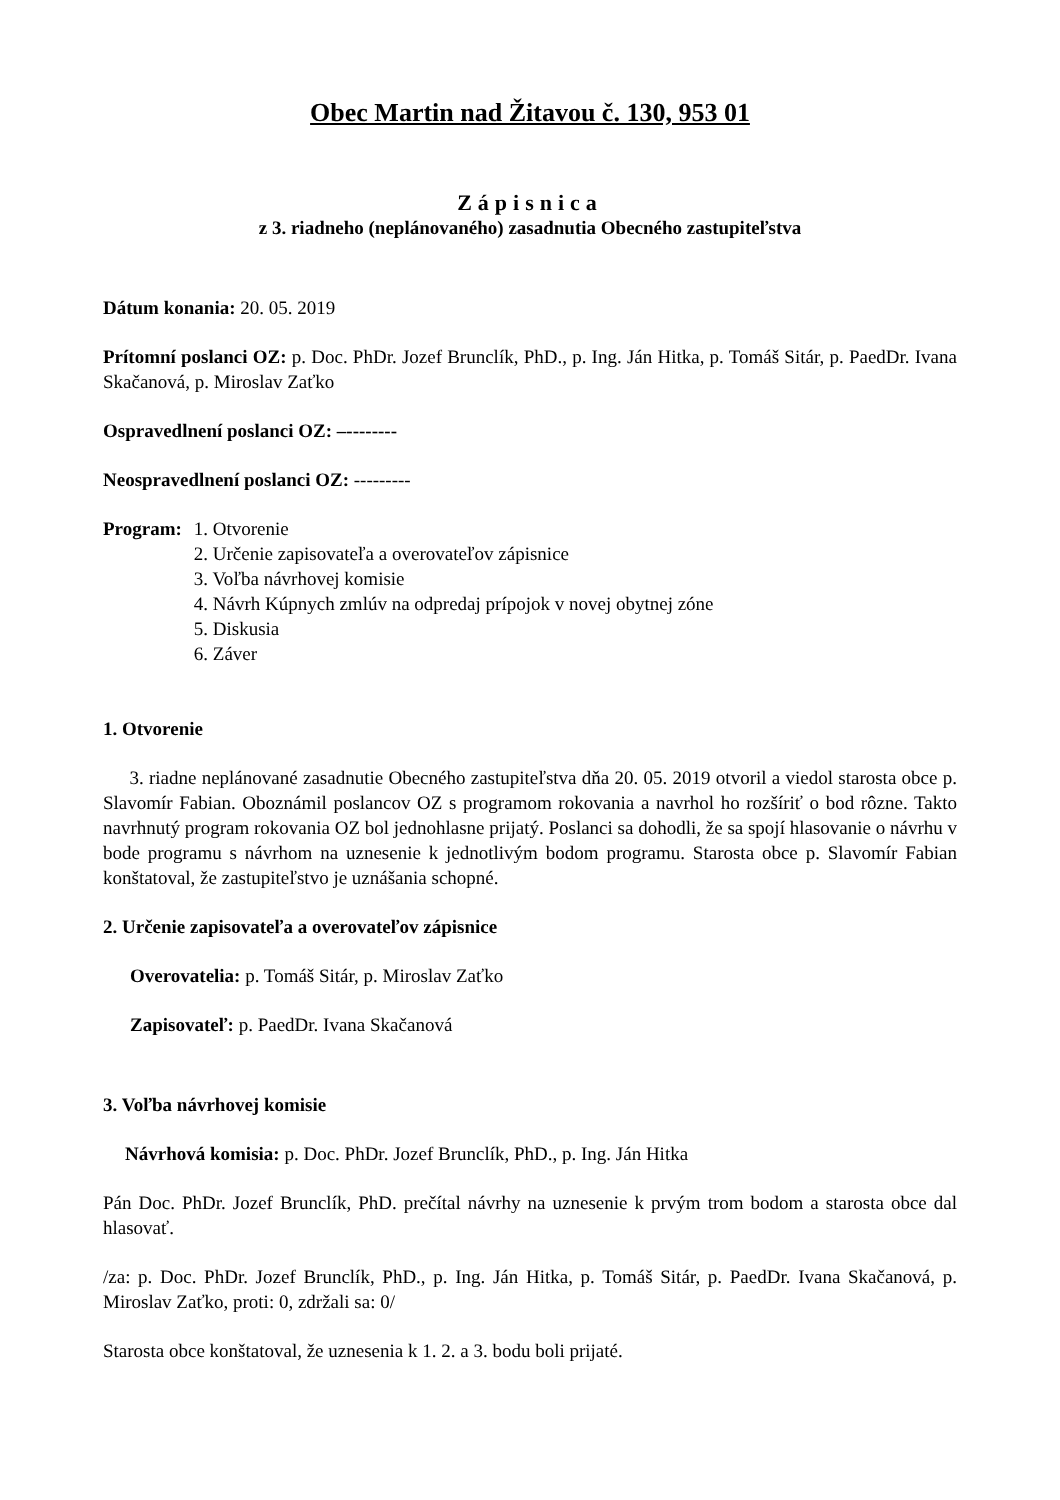Obec Martin nad Žitavou č. 130, 953 01
Zápisnica
z 3. riadneho (neplánovaného) zasadnutia Obecného zastupiteľstva
Dátum konania: 20. 05. 2019
Prítomní poslanci OZ: p. Doc. PhDr. Jozef Brunclík, PhD., p. Ing. Ján Hitka, p. Tomáš Sitár, p. PaedDr. Ivana Skačanová, p. Miroslav Zaťko
Ospravedlnení poslanci OZ: –--------
Neospravedlnení poslanci OZ: ---------
Program: 1. Otvorenie
2. Určenie zapisovateľa a overovateľov zápisnice
3. Voľba návrhovej komisie
4. Návrh Kúpnych zmlúv na odpredaj prípojok v novej obytnej zóne
5. Diskusia
6. Záver
1. Otvorenie
3. riadne neplánované zasadnutie Obecného zastupiteľstva dňa 20. 05. 2019 otvoril a viedol starosta obce p. Slavomír Fabian. Oboznámil poslancov OZ s programom rokovania a navrhol ho rozšíriť o bod rôzne. Takto navrhnutý program rokovania OZ bol jednohlasne prijatý. Poslanci sa dohodli, že sa spojí hlasovanie o návrhu v bode programu s návrhom na uznesenie k jednotlivým bodom programu. Starosta obce p. Slavomír Fabian konštatoval, že zastupiteľstvo je uznášania schopné.
2. Určenie zapisovateľa a overovateľov zápisnice
Overovatelia: p. Tomáš Sitár, p. Miroslav Zaťko
Zapisovateľ: p. PaedDr. Ivana Skačanová
3. Voľba návrhovej komisie
Návrhová komisia: p. Doc. PhDr. Jozef Brunclík, PhD., p. Ing. Ján Hitka
Pán Doc. PhDr. Jozef Brunclík, PhD. prečítal návrhy na uznesenie k prvým trom bodom a starosta obce dal hlasovať.
/za: p. Doc. PhDr. Jozef Brunclík, PhD., p. Ing. Ján Hitka, p. Tomáš Sitár, p. PaedDr. Ivana Skačanová, p. Miroslav Zaťko, proti: 0, zdržali sa: 0/
Starosta obce konštatoval, že uznesenia k 1. 2. a 3. bodu boli prijaté.